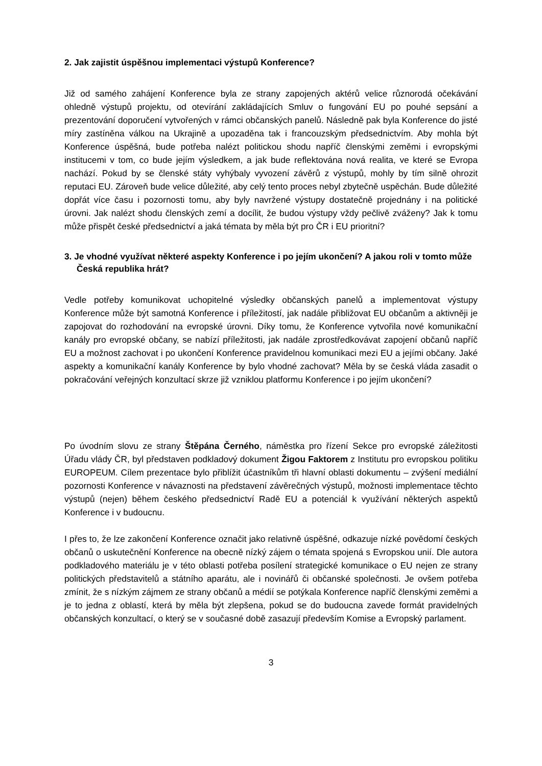2. Jak zajistit úspěšnou implementaci výstupů Konference?
Již od samého zahájení Konference byla ze strany zapojených aktérů velice různorodá očekávání ohledně výstupů projektu, od otevírání zakládajících Smluv o fungování EU po pouhé sepsání a prezentování doporučení vytvořených v rámci občanských panelů. Následně pak byla Konference do jisté míry zastíněna válkou na Ukrajině a upozaděna tak i francouzským předsednictvím. Aby mohla být Konference úspěšná, bude potřeba nalézt politickou shodu napříč členskými zeměmi i evropskými institucemi v tom, co bude jejím výsledkem, a jak bude reflektována nová realita, ve které se Evropa nachází. Pokud by se členské státy vyhýbaly vyvození závěrů z výstupů, mohly by tím silně ohrozit reputaci EU. Zároveň bude velice důležité, aby celý tento proces nebyl zbytečně uspěchán. Bude důležité dopřát více času i pozornosti tomu, aby byly navržené výstupy dostatečně projednány i na politické úrovni. Jak nalézt shodu členských zemí a docílit, že budou výstupy vždy pečlivě zváženy? Jak k tomu může přispět české předsednictví a jaká témata by měla být pro ČR i EU prioritní?
3. Je vhodné využívat některé aspekty Konference i po jejím ukončení? A jakou roli v tomto může Česká republika hrát?
Vedle potřeby komunikovat uchopitelné výsledky občanských panelů a implementovat výstupy Konference může být samotná Konference i příležitostí, jak nadále přibližovat EU občanům a aktivněji je zapojovat do rozhodování na evropské úrovni. Díky tomu, že Konference vytvořila nové komunikační kanály pro evropské občany, se nabízí příležitosti, jak nadále zprostředkovávat zapojení občanů napříč EU a možnost zachovat i po ukončení Konference pravidelnou komunikaci mezi EU a jejími občany. Jaké aspekty a komunikační kanály Konference by bylo vhodné zachovat? Měla by se česká vláda zasadit o pokračování veřejných konzultací skrze již vzniklou platformu Konference i po jejím ukončení?
Po úvodním slovu ze strany Štěpána Černého, náměstka pro řízení Sekce pro evropské záležitosti Úřadu vlády ČR, byl představen podkladový dokument Žigou Faktorem z Institutu pro evropskou politiku EUROPEUM. Cílem prezentace bylo přiblížit účastníkům tři hlavní oblasti dokumentu – zvýšení mediální pozornosti Konference v návaznosti na představení závěrečných výstupů, možnosti implementace těchto výstupů (nejen) během českého předsednictví Radě EU a potenciál k využívání některých aspektů Konference i v budoucnu.
I přes to, že lze zakončení Konference označit jako relativně úspěšné, odkazuje nízké povědomí českých občanů o uskutečnění Konference na obecně nízký zájem o témata spojená s Evropskou unií. Dle autora podkladového materiálu je v této oblasti potřeba posílení strategické komunikace o EU nejen ze strany politických představitelů a státního aparátu, ale i novinářů či občanské společnosti. Je ovšem potřeba zmínit, že s nízkým zájmem ze strany občanů a médií se potýkala Konference napříč členskými zeměmi a je to jedna z oblastí, která by měla být zlepšena, pokud se do budoucna zavede formát pravidelných občanských konzultací, o který se v současné době zasazují především Komise a Evropský parlament.
3